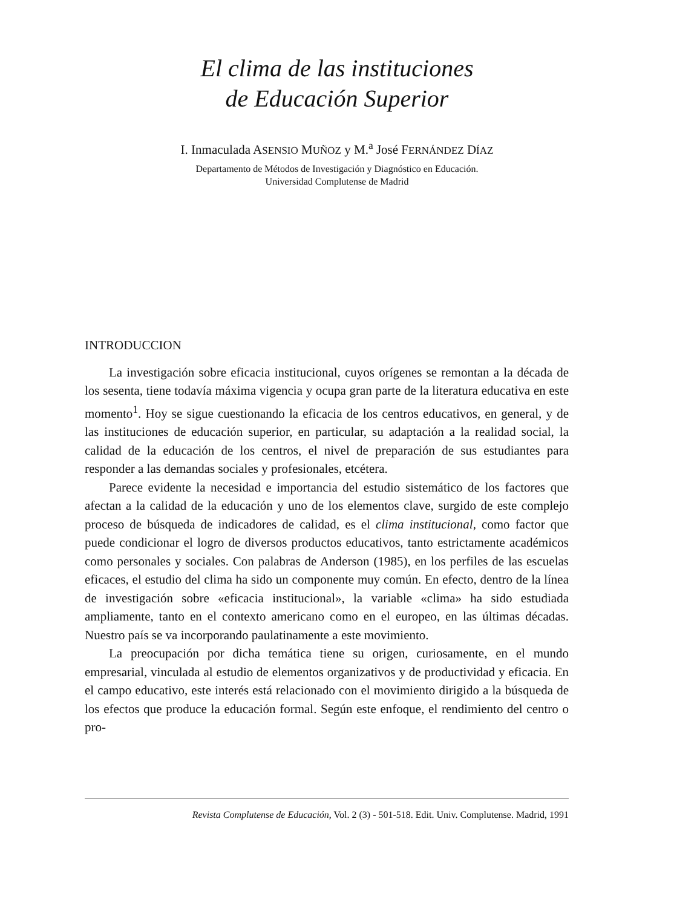El clima de las instituciones
de Educación Superior
I. Inmaculada ASENSIO MUÑOZ y M.<sup>a</sup> José FERNÁNDEZ DÍAZ
Departamento de Métodos de Investigación y Diagnóstico en Educación.
Universidad Complutense de Madrid
INTRODUCCION
La investigación sobre eficacia institucional, cuyos orígenes se remontan a la década de los sesenta, tiene todavía máxima vigencia y ocupa gran parte de la literatura educativa en este momento<sup>1</sup>. Hoy se sigue cuestionando la eficacia de los centros educativos, en general, y de las instituciones de educación superior, en particular, su adaptación a la realidad social, la calidad de la educación de los centros, el nivel de preparación de sus estudiantes para responder a las demandas sociales y profesionales, etcétera.
Parece evidente la necesidad e importancia del estudio sistemático de los factores que afectan a la calidad de la educación y uno de los elementos clave, surgido de este complejo proceso de búsqueda de indicadores de calidad, es el clima institucional, como factor que puede condicionar el logro de diversos productos educativos, tanto estrictamente académicos como personales y sociales. Con palabras de Anderson (1985), en los perfiles de las escuelas eficaces, el estudio del clima ha sido un componente muy común. En efecto, dentro de la línea de investigación sobre «eficacia institucional», la variable «clima» ha sido estudiada ampliamente, tanto en el contexto americano como en el europeo, en las últimas décadas. Nuestro país se va incorporando paulatinamente a este movimiento.
La preocupación por dicha temática tiene su origen, curiosamente, en el mundo empresarial, vinculada al estudio de elementos organizativos y de productividad y eficacia. En el campo educativo, este interés está relacionado con el movimiento dirigido a la búsqueda de los efectos que produce la educación formal. Según este enfoque, el rendimiento del centro o pro-
Revista Complutense de Educación, Vol. 2 (3) - 501-518. Edit. Univ. Complutense. Madrid, 1991